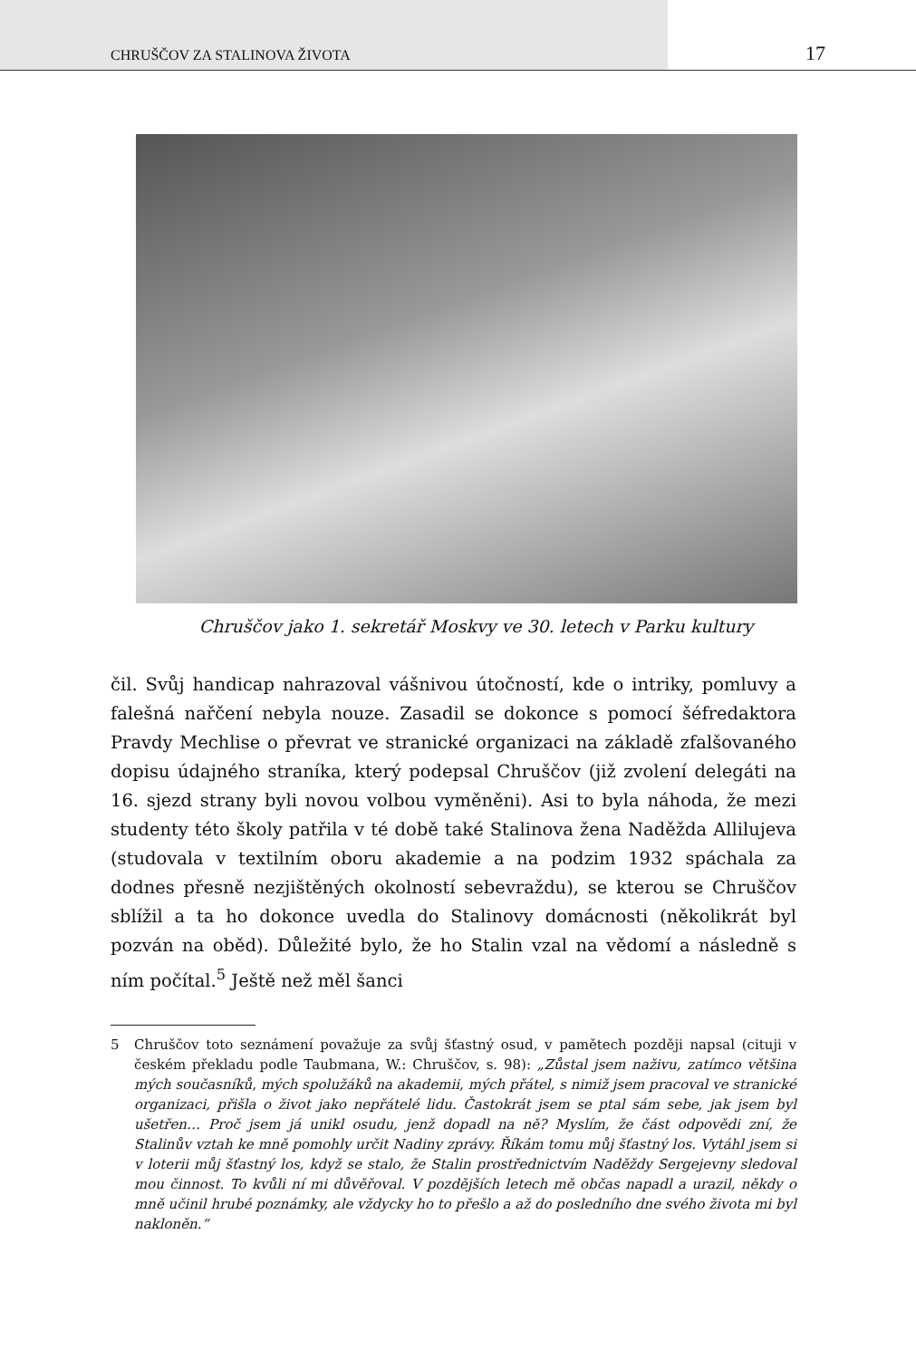CHRUŠČOV ZA STALINOVA ŽIVOTA 17
Chruščov jako 1. sekretář Moskvy ve 30. letech v Parku kultury
čil. Svůj handicap nahrazoval vášnivou útočností, kde o intriky, pomluvy a falešná nařčení nebyla nouze. Zasadil se dokonce s pomocí šéfredaktora Pravdy Mechlise o převrat ve stranické organizaci na základě zfalšovaného dopisu údajného straníka, který podepsal Chruščov (již zvolení delegáti na 16. sjezd strany byli novou volbou vyměněni). Asi to byla náhoda, že mezi studenty této školy patřila v té době také Stalinova žena Naděžda Allilujeva (studovala v textilním oboru akademie a na podzim 1932 spáchala za dodnes přesně nezjištěných okolností sebevraždu), se kterou se Chruščov sblížil a ta ho dokonce uvedla do Stalinovy domácnosti (několikrát byl pozván na oběd). Důležité bylo, že ho Stalin vzal na vědomí a následně s ním počítal.<sup>5</sup> Ještě než měl šanci
5 Chruščov toto seznámení považuje za svůj šťastný osud, v pamětech později napsal (cituji v českém překladu podle Taubmana, W.: Chruščov, s. 98): „Zůstal jsem naživu, zatímco většina mých současníků, mých spolužáků na akademii, mých přátel, s nimiž jsem pracoval ve stranické organizaci, přišla o život jako nepřátelé lidu. Častokrát jsem se ptal sám sebe, jak jsem byl ušetřen… Proč jsem já unikl osudu, jenž dopadl na ně? Myslím, že část odpovědi zní, že Stalinův vztah ke mně pomohly určit Nadiny zprávy. Říkám tomu můj šťastný los. Vytáhl jsem si v loterii můj šťastný los, když se stalo, že Stalin prostřednictvím Naděždy Sergejevny sledoval mou činnost. To kvůli ní mi důvěřoval. V pozdějších letech mě občas napadl a urazil, někdy o mně učinil hrubé poznámky, ale vždycky ho to přešlo a až do posledního dne svého života mi byl nakloněn.“